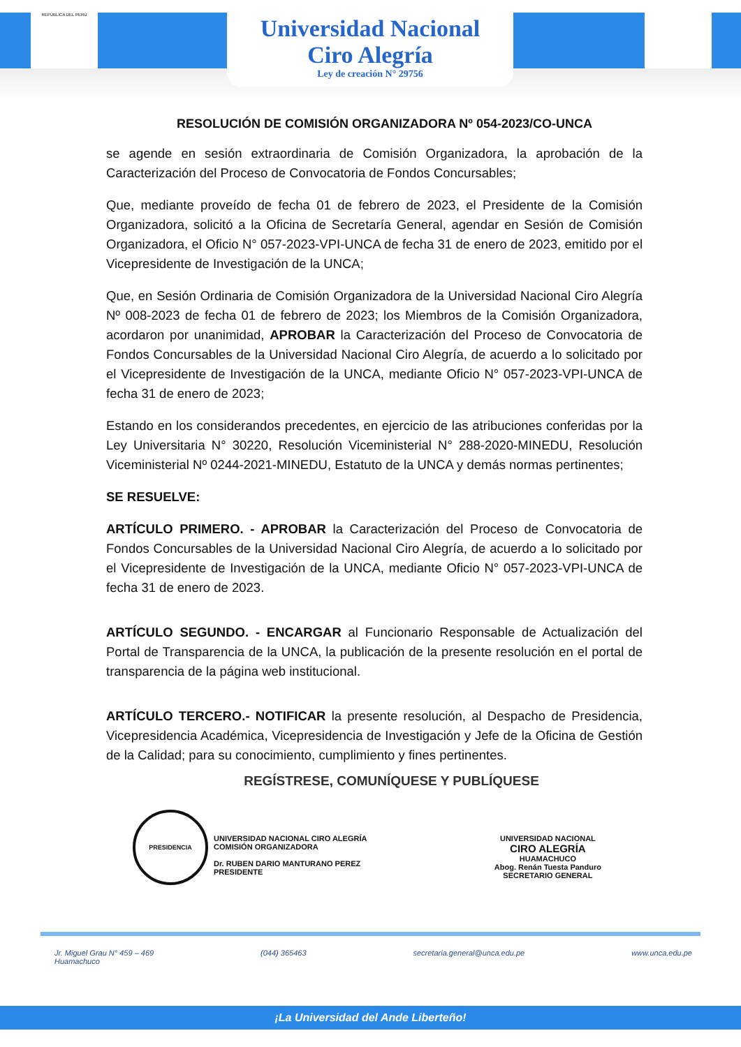REPÚBLICA DEL PERÚ
Universidad Nacional
Ciro Alegría
Ley de creación N° 29756
RESOLUCIÓN DE COMISIÓN ORGANIZADORA Nº 054-2023/CO-UNCA
se agende en sesión extraordinaria de Comisión Organizadora, la aprobación de la Caracterización del Proceso de Convocatoria de Fondos Concursables;
Que, mediante proveído de fecha 01 de febrero de 2023, el Presidente de la Comisión Organizadora, solicitó a la Oficina de Secretaría General, agendar en Sesión de Comisión Organizadora, el Oficio N° 057-2023-VPI-UNCA de fecha 31 de enero de 2023, emitido por el Vicepresidente de Investigación de la UNCA;
Que, en Sesión Ordinaria de Comisión Organizadora de la Universidad Nacional Ciro Alegría Nº 008-2023 de fecha 01 de febrero de 2023; los Miembros de la Comisión Organizadora, acordaron por unanimidad, APROBAR la Caracterización del Proceso de Convocatoria de Fondos Concursables de la Universidad Nacional Ciro Alegría, de acuerdo a lo solicitado por el Vicepresidente de Investigación de la UNCA, mediante Oficio N° 057-2023-VPI-UNCA de fecha 31 de enero de 2023;
Estando en los considerandos precedentes, en ejercicio de las atribuciones conferidas por la Ley Universitaria N° 30220, Resolución Viceministerial N° 288-2020-MINEDU, Resolución Viceministerial Nº 0244-2021-MINEDU, Estatuto de la UNCA y demás normas pertinentes;
SE RESUELVE:
ARTÍCULO PRIMERO. - APROBAR la Caracterización del Proceso de Convocatoria de Fondos Concursables de la Universidad Nacional Ciro Alegría, de acuerdo a lo solicitado por el Vicepresidente de Investigación de la UNCA, mediante Oficio N° 057-2023-VPI-UNCA de fecha 31 de enero de 2023.
ARTÍCULO SEGUNDO. - ENCARGAR al Funcionario Responsable de Actualización del Portal de Transparencia de la UNCA, la publicación de la presente resolución en el portal de transparencia de la página web institucional.
ARTÍCULO TERCERO.- NOTIFICAR la presente resolución, al Despacho de Presidencia, Vicepresidencia Académica, Vicepresidencia de Investigación y Jefe de la Oficina de Gestión de la Calidad; para su conocimiento, cumplimiento y fines pertinentes.
REGÍSTRESE, COMUNÍQUESE Y PUBLÍQUESE
PRESIDENCIA
UNIVERSIDAD NACIONAL CIRO ALEGRÍA
COMISIÓN ORGANIZADORA
Dr. RUBEN DARIO MANTURANO PEREZ
PRESIDENTE
UNIVERSIDAD NACIONAL
CIRO ALEGRÍA
HUAMACHUCO
Abog. Renán Tuesta Panduro
SECRETARIO GENERAL
Jr. Miguel Grau N° 459 – 469
Huamachuco
(044) 365463 secretaria.general@unca.edu.pe www.unca.edu.pe
¡La Universidad del Ande Liberteño!